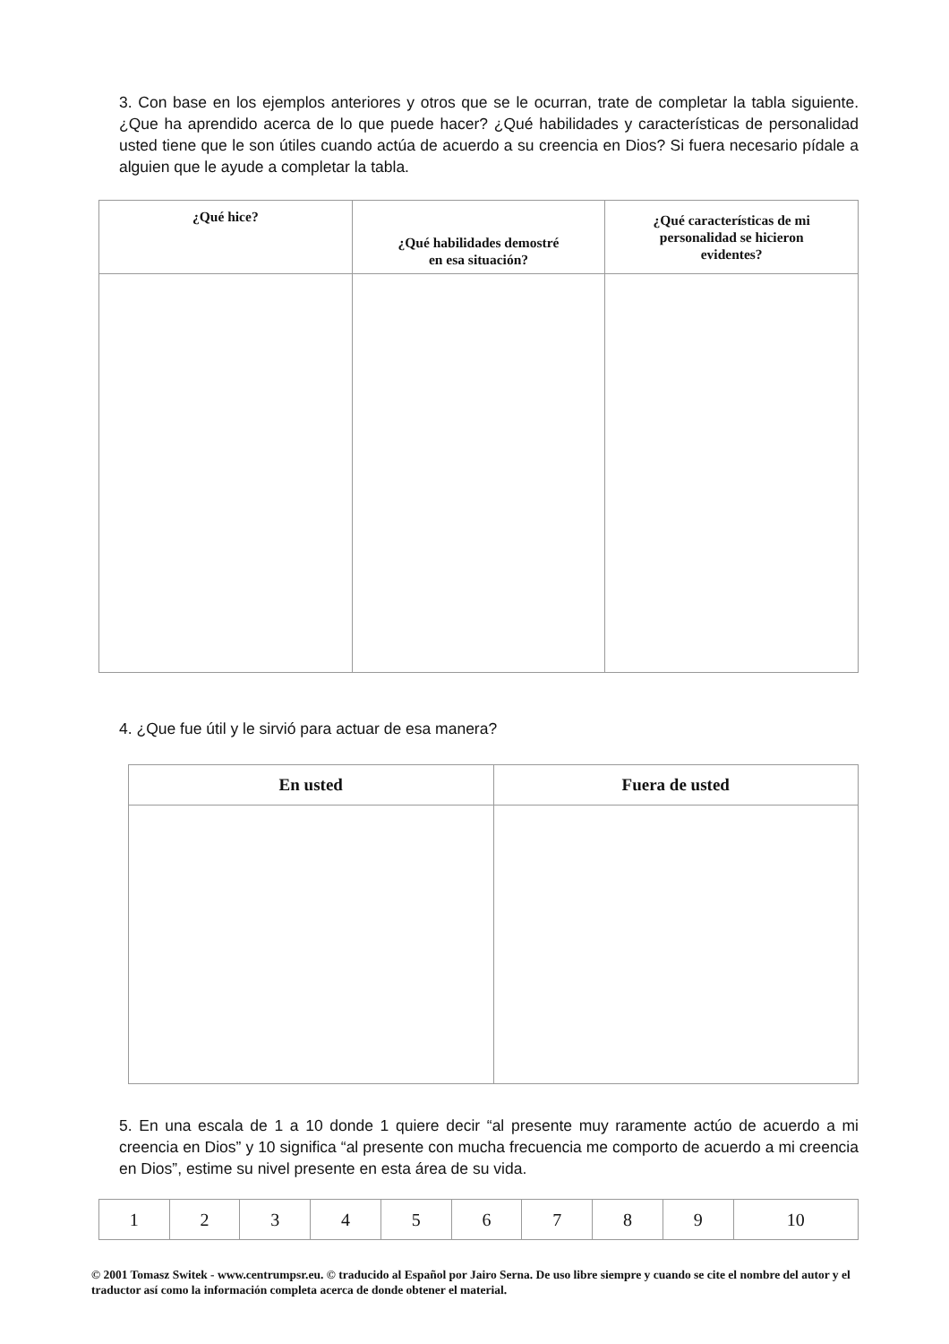3. Con base en los ejemplos anteriores y otros que se le ocurran, trate de completar la tabla siguiente. ¿Que ha aprendido acerca de lo que puede hacer? ¿Qué habilidades y características de personalidad usted tiene que le son útiles cuando actúa de acuerdo a su creencia en Dios? Si fuera necesario pídale a alguien que le ayude a completar la tabla.
| ¿Qué hice? | ¿Qué habilidades demostré en esa situación? | ¿Qué características de mi personalidad se hicieron evidentes? |
| --- | --- | --- |
4. ¿Que fue útil y le sirvió para actuar de esa manera?
| En usted | Fuera de usted |
| --- | --- |
5. En una escala de 1 a 10 donde 1 quiere decir “al presente muy raramente actúo de acuerdo a mi creencia en Dios” y 10 significa “al presente con mucha frecuencia me comporto de acuerdo a mi creencia en Dios”, estime su nivel presente en esta área de su vida.
| 1 | 2 | 3 | 4 | 5 | 6 | 7 | 8 | 9 | 10 |
© 2001 Tomasz Switek - www.centrumpsr.eu. © traducido al Español por Jairo Serna. De uso libre siempre y cuando se cite el nombre del autor y el traductor así como la información completa acerca de donde obtener el material.